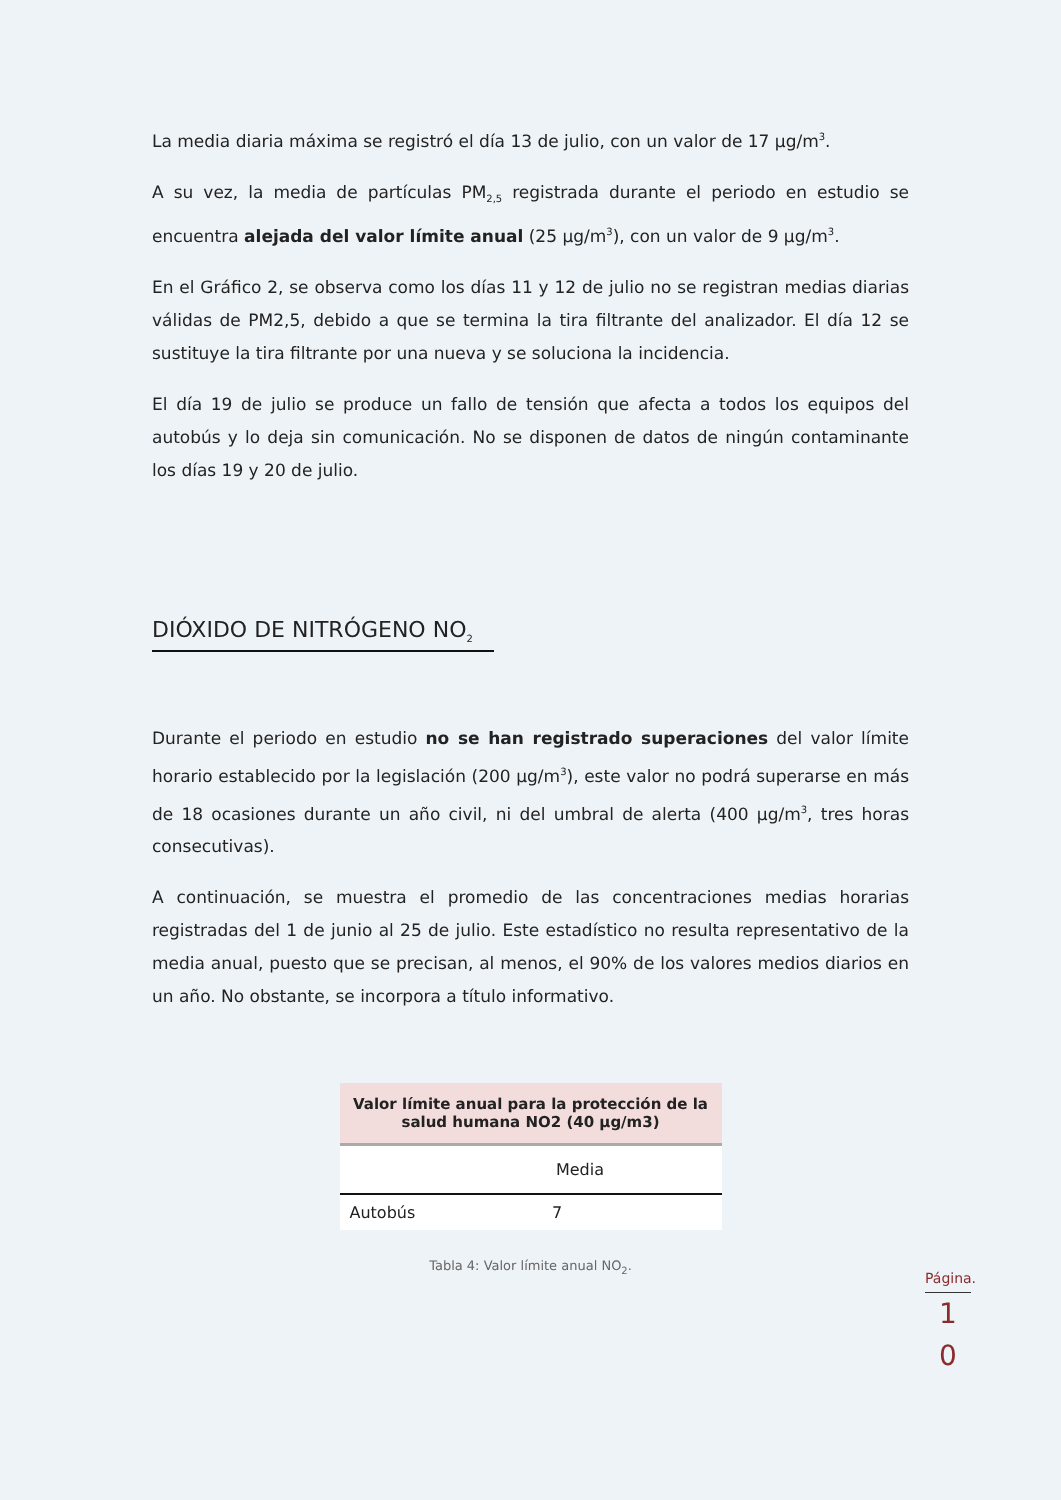La media diaria máxima se registró el día 13 de julio, con un valor de 17 µg/m<sup>3</sup>.
A su vez, la media de partículas PM<sub>2,5</sub> registrada durante el periodo en estudio se encuentra alejada del valor límite anual (25 µg/m<sup>3</sup>), con un valor de 9 µg/m<sup>3</sup>.
En el Gráfico 2, se observa como los días 11 y 12 de julio no se registran medias diarias válidas de PM2,5, debido a que se termina la tira filtrante del analizador. El día 12 se sustituye la tira filtrante por una nueva y se soluciona la incidencia.
El día 19 de julio se produce un fallo de tensión que afecta a todos los equipos del autobús y lo deja sin comunicación. No se disponen de datos de ningún contaminante los días 19 y 20 de julio.
DIÓXIDO DE NITRÓGENO NO<sub>2</sub>
Durante el periodo en estudio no se han registrado superaciones del valor límite horario establecido por la legislación (200 µg/m<sup>3</sup>), este valor no podrá superarse en más de 18 ocasiones durante un año civil, ni del umbral de alerta (400 µg/m<sup>3</sup>, tres horas consecutivas).
A continuación, se muestra el promedio de las concentraciones medias horarias registradas del 1 de junio al 25 de julio. Este estadístico no resulta representativo de la media anual, puesto que se precisan, al menos, el 90% de los valores medios diarios en un año. No obstante, se incorpora a título informativo.
| Valor límite anual para la protección de la salud humana NO2 (40 µg/m3) | |
| --- | --- |
| | Media |
| Autobús | 7 |
Tabla 4: Valor límite anual NO<sub>2</sub>.
Página.
1
0